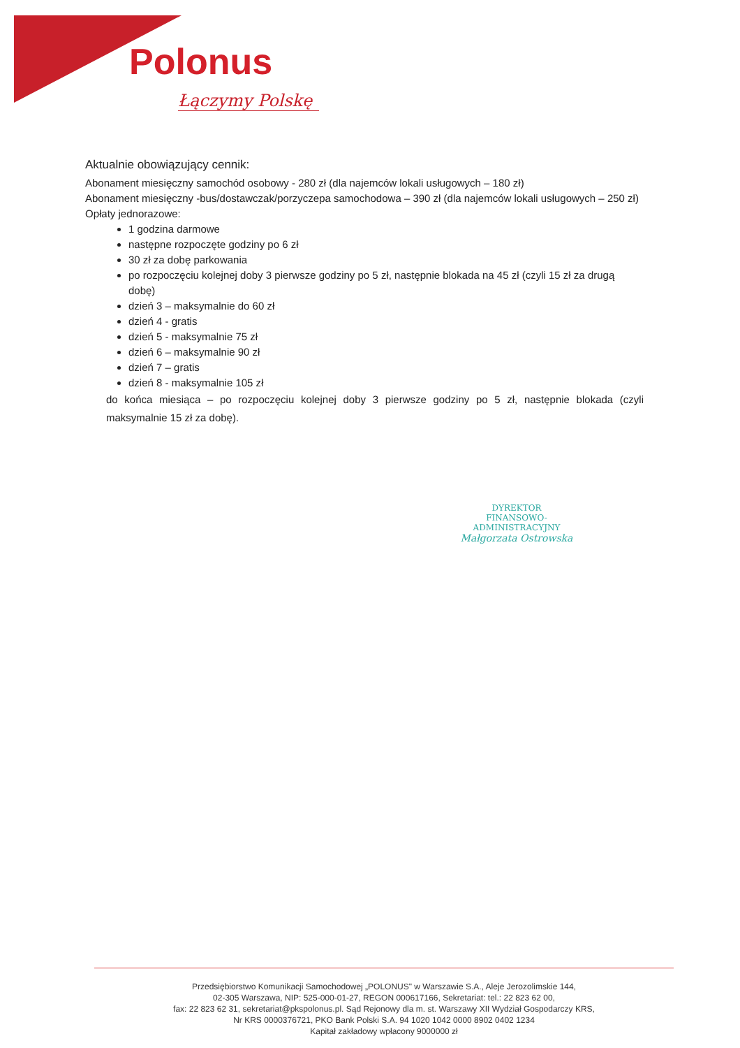Polonus
Łączymy Polskę
Aktualnie obowiązujący cennik:
Abonament miesięczny samochód osobowy - 280 zł (dla najemców lokali usługowych – 180 zł)
Abonament miesięczny -bus/dostawczak/porzyczepa samochodowa – 390 zł (dla najemców lokali usługowych – 250 zł)
Opłaty jednorazowe:
1 godzina darmowe
następne rozpoczęte godziny po 6 zł
30 zł za dobę parkowania
po rozpoczęciu kolejnej doby 3 pierwsze godziny po 5 zł, następnie blokada na 45 zł (czyli 15 zł za drugą dobę)
dzień 3 – maksymalnie do 60 zł
dzień 4 - gratis
dzień 5 - maksymalnie 75 zł
dzień 6 – maksymalnie 90 zł
dzień 7 – gratis
dzień 8 - maksymalnie 105 zł
do końca miesiąca – po rozpoczęciu kolejnej doby 3 pierwsze godziny po 5 zł, następnie blokada (czyli maksymalnie 15 zł za dobę).
DYREKTOR
FINANSOWO-ADMINISTRACYJNY
Małgorzata Ostrowska
Przedsiębiorstwo Komunikacji Samochodowej „POLONUS" w Warszawie S.A., Aleje Jerozolimskie 144,
02-305 Warszawa, NIP: 525-000-01-27, REGON 000617166, Sekretariat: tel.: 22 823 62 00,
fax: 22 823 62 31, sekretariat@pkspolonus.pl. Sąd Rejonowy dla m. st. Warszawy XII Wydział Gospodarczy KRS,
Nr KRS 0000376721, PKO Bank Polski S.A. 94 1020 1042 0000 8902 0402 1234
Kapitał zakładowy wpłacony 9000000 zł